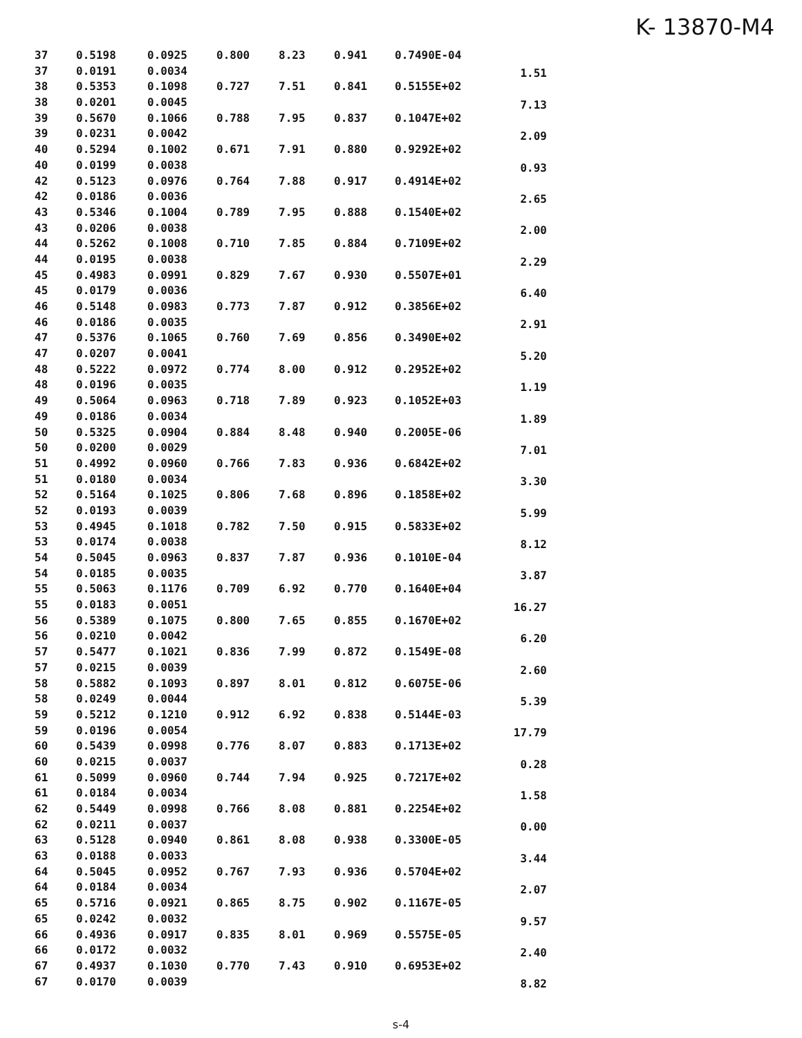K- 13870-M4
| 37 | 0.5198 | 0.0925 | 0.800 | 8.23 | 0.941 | 0.7490E-04 | |
| 37 | 0.0191 | 0.0034 | | | | | 1.51 |
| 38 | 0.5353 | 0.1098 | 0.727 | 7.51 | 0.841 | 0.5155E+02 | |
| 38 | 0.0201 | 0.0045 | | | | | 7.13 |
| 39 | 0.5670 | 0.1066 | 0.788 | 7.95 | 0.837 | 0.1047E+02 | |
| 39 | 0.0231 | 0.0042 | | | | | 2.09 |
| 40 | 0.5294 | 0.1002 | 0.671 | 7.91 | 0.880 | 0.9292E+02 | |
| 40 | 0.0199 | 0.0038 | | | | | 0.93 |
| 42 | 0.5123 | 0.0976 | 0.764 | 7.88 | 0.917 | 0.4914E+02 | |
| 42 | 0.0186 | 0.0036 | | | | | 2.65 |
| 43 | 0.5346 | 0.1004 | 0.789 | 7.95 | 0.888 | 0.1540E+02 | |
| 43 | 0.0206 | 0.0038 | | | | | 2.00 |
| 44 | 0.5262 | 0.1008 | 0.710 | 7.85 | 0.884 | 0.7109E+02 | |
| 44 | 0.0195 | 0.0038 | | | | | 2.29 |
| 45 | 0.4983 | 0.0991 | 0.829 | 7.67 | 0.930 | 0.5507E+01 | |
| 45 | 0.0179 | 0.0036 | | | | | 6.40 |
| 46 | 0.5148 | 0.0983 | 0.773 | 7.87 | 0.912 | 0.3856E+02 | |
| 46 | 0.0186 | 0.0035 | | | | | 2.91 |
| 47 | 0.5376 | 0.1065 | 0.760 | 7.69 | 0.856 | 0.3490E+02 | |
| 47 | 0.0207 | 0.0041 | | | | | 5.20 |
| 48 | 0.5222 | 0.0972 | 0.774 | 8.00 | 0.912 | 0.2952E+02 | |
| 48 | 0.0196 | 0.0035 | | | | | 1.19 |
| 49 | 0.5064 | 0.0963 | 0.718 | 7.89 | 0.923 | 0.1052E+03 | |
| 49 | 0.0186 | 0.0034 | | | | | 1.89 |
| 50 | 0.5325 | 0.0904 | 0.884 | 8.48 | 0.940 | 0.2005E-06 | |
| 50 | 0.0200 | 0.0029 | | | | | 7.01 |
| 51 | 0.4992 | 0.0960 | 0.766 | 7.83 | 0.936 | 0.6842E+02 | |
| 51 | 0.0180 | 0.0034 | | | | | 3.30 |
| 52 | 0.5164 | 0.1025 | 0.806 | 7.68 | 0.896 | 0.1858E+02 | |
| 52 | 0.0193 | 0.0039 | | | | | 5.99 |
| 53 | 0.4945 | 0.1018 | 0.782 | 7.50 | 0.915 | 0.5833E+02 | |
| 53 | 0.0174 | 0.0038 | | | | | 8.12 |
| 54 | 0.5045 | 0.0963 | 0.837 | 7.87 | 0.936 | 0.1010E-04 | |
| 54 | 0.0185 | 0.0035 | | | | | 3.87 |
| 55 | 0.5063 | 0.1176 | 0.709 | 6.92 | 0.770 | 0.1640E+04 | |
| 55 | 0.0183 | 0.0051 | | | | | 16.27 |
| 56 | 0.5389 | 0.1075 | 0.800 | 7.65 | 0.855 | 0.1670E+02 | |
| 56 | 0.0210 | 0.0042 | | | | | 6.20 |
| 57 | 0.5477 | 0.1021 | 0.836 | 7.99 | 0.872 | 0.1549E-08 | |
| 57 | 0.0215 | 0.0039 | | | | | 2.60 |
| 58 | 0.5882 | 0.1093 | 0.897 | 8.01 | 0.812 | 0.6075E-06 | |
| 58 | 0.0249 | 0.0044 | | | | | 5.39 |
| 59 | 0.5212 | 0.1210 | 0.912 | 6.92 | 0.838 | 0.5144E-03 | |
| 59 | 0.0196 | 0.0054 | | | | | 17.79 |
| 60 | 0.5439 | 0.0998 | 0.776 | 8.07 | 0.883 | 0.1713E+02 | |
| 60 | 0.0215 | 0.0037 | | | | | 0.28 |
| 61 | 0.5099 | 0.0960 | 0.744 | 7.94 | 0.925 | 0.7217E+02 | |
| 61 | 0.0184 | 0.0034 | | | | | 1.58 |
| 62 | 0.5449 | 0.0998 | 0.766 | 8.08 | 0.881 | 0.2254E+02 | |
| 62 | 0.0211 | 0.0037 | | | | | 0.00 |
| 63 | 0.5128 | 0.0940 | 0.861 | 8.08 | 0.938 | 0.3300E-05 | |
| 63 | 0.0188 | 0.0033 | | | | | 3.44 |
| 64 | 0.5045 | 0.0952 | 0.767 | 7.93 | 0.936 | 0.5704E+02 | |
| 64 | 0.0184 | 0.0034 | | | | | 2.07 |
| 65 | 0.5716 | 0.0921 | 0.865 | 8.75 | 0.902 | 0.1167E-05 | |
| 65 | 0.0242 | 0.0032 | | | | | 9.57 |
| 66 | 0.4936 | 0.0917 | 0.835 | 8.01 | 0.969 | 0.5575E-05 | |
| 66 | 0.0172 | 0.0032 | | | | | 2.40 |
| 67 | 0.4937 | 0.1030 | 0.770 | 7.43 | 0.910 | 0.6953E+02 | |
| 67 | 0.0170 | 0.0039 | | | | | 8.82 |
s-4